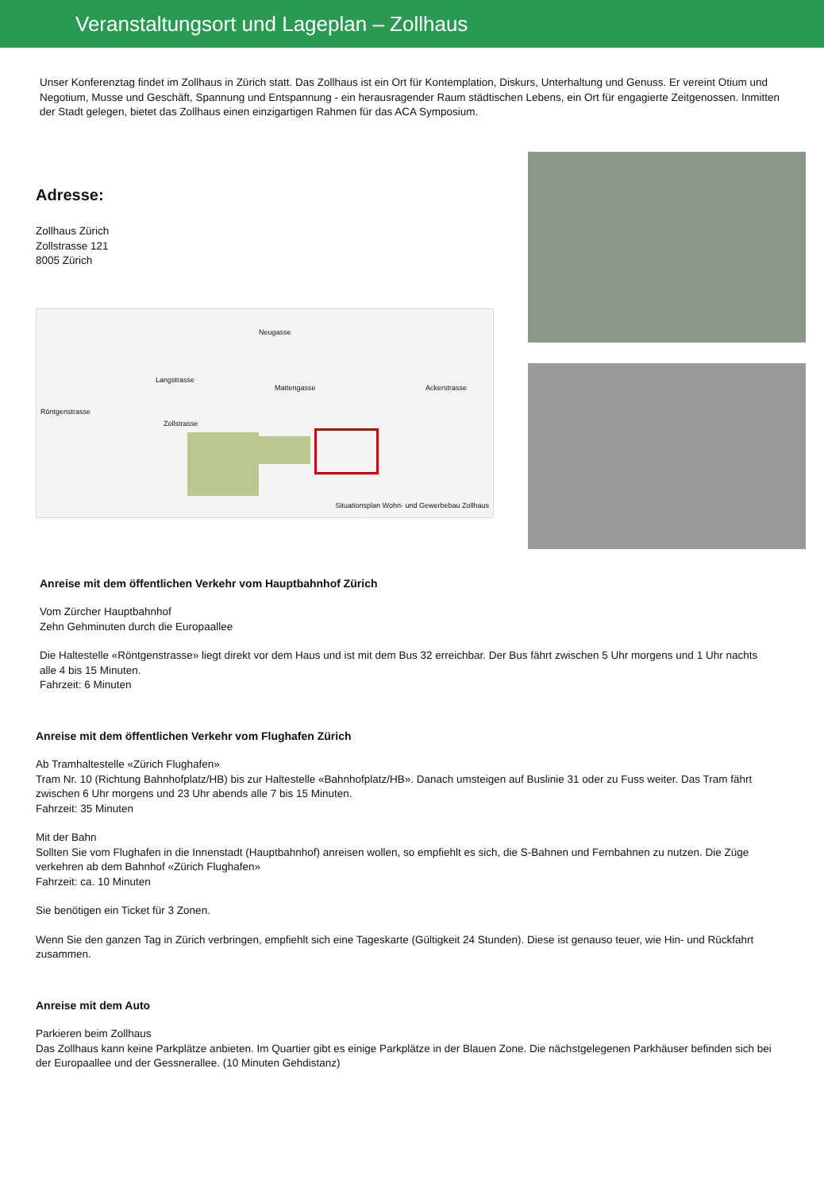Veranstaltungsort und Lageplan – Zollhaus
Unser Konferenztag findet im Zollhaus in Zürich statt. Das Zollhaus ist ein Ort für Kontemplation, Diskurs, Unterhaltung und Genuss. Er vereint Otium und Negotium, Musse und Geschäft, Spannung und Entspannung - ein herausragender Raum städtischen Lebens, ein Ort für engagierte Zeitgenossen. Inmitten der Stadt gelegen, bietet das Zollhaus einen einzigartigen Rahmen für das ACA Symposium.
Adresse:
Zollhaus Zürich
Zollstrasse 121
8005 Zürich
Neugasse
Langstrasse
Mattengasse Ackerstrasse
Röntgenstrasse
Zollstrasse
Situationsplan Wohn- und Gewerbebau Zollhaus
Anreise mit dem öffentlichen Verkehr vom Hauptbahnhof Zürich
Vom Zürcher Hauptbahnhof
Zehn Gehminuten durch die Europaallee
Die Haltestelle «Röntgenstrasse» liegt direkt vor dem Haus und ist mit dem Bus 32 erreichbar. Der Bus fährt zwischen 5 Uhr morgens und 1 Uhr nachts alle 4 bis 15 Minuten.
Fahrzeit: 6 Minuten
Anreise mit dem öffentlichen Verkehr vom Flughafen Zürich
Ab Tramhaltestelle «Zürich Flughafen»
Tram Nr. 10 (Richtung Bahnhofplatz/HB) bis zur Haltestelle «Bahnhofplatz/HB». Danach umsteigen auf Buslinie 31 oder zu Fuss weiter. Das Tram fährt zwischen 6 Uhr morgens und 23 Uhr abends alle 7 bis 15 Minuten.
Fahrzeit: 35 Minuten
Mit der Bahn
Sollten Sie vom Flughafen in die Innenstadt (Hauptbahnhof) anreisen wollen, so empfiehlt es sich, die S-Bahnen und Fernbahnen zu nutzen. Die Züge verkehren ab dem Bahnhof «Zürich Flughafen»
Fahrzeit: ca. 10 Minuten
Sie benötigen ein Ticket für 3 Zonen.
Wenn Sie den ganzen Tag in Zürich verbringen, empfiehlt sich eine Tageskarte (Gültigkeit 24 Stunden). Diese ist genauso teuer, wie Hin- und Rückfahrt zusammen.
Anreise mit dem Auto
Parkieren beim Zollhaus
Das Zollhaus kann keine Parkplätze anbieten. Im Quartier gibt es einige Parkplätze in der Blauen Zone. Die nächstgelegenen Parkhäuser befinden sich bei der Europaallee und der Gessnerallee. (10 Minuten Gehdistanz)